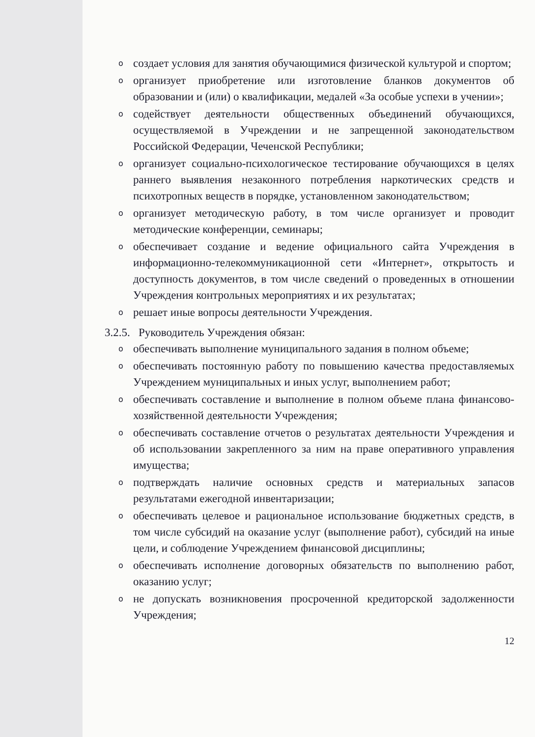o создает условия для занятия обучающимися физической культурой и спортом;
o организует приобретение или изготовление бланков документов об образовании и (или) о квалификации, медалей «За особые успехи в учении»;
o содействует деятельности общественных объединений обучающихся, осуществляемой в Учреждении и не запрещенной законодательством Российской Федерации, Чеченской Республики;
o организует социально-психологическое тестирование обучающихся в целях раннего выявления незаконного потребления наркотических средств и психотропных веществ в порядке, установленном законодательством;
o организует методическую работу, в том числе организует и проводит методические конференции, семинары;
o обеспечивает создание и ведение официального сайта Учреждения в информационно-телекоммуникационной сети «Интернет», открытость и доступность документов, в том числе сведений о проведенных в отношении Учреждения контрольных мероприятиях и их результатах;
o решает иные вопросы деятельности Учреждения.
3.2.5. Руководитель Учреждения обязан:
o обеспечивать выполнение муниципального задания в полном объеме;
o обеспечивать постоянную работу по повышению качества предоставляемых Учреждением муниципальных и иных услуг, выполнением работ;
o обеспечивать составление и выполнение в полном объеме плана финансово-хозяйственной деятельности Учреждения;
o обеспечивать составление отчетов о результатах деятельности Учреждения и об использовании закрепленного за ним на праве оперативного управления имущества;
o подтверждать наличие основных средств и материальных запасов результатами ежегодной инвентаризации;
o обеспечивать целевое и рациональное использование бюджетных средств, в том числе субсидий на оказание услуг (выполнение работ), субсидий на иные цели, и соблюдение Учреждением финансовой дисциплины;
o обеспечивать исполнение договорных обязательств по выполнению работ, оказанию услуг;
o не допускать возникновения просроченной кредиторской задолженности Учреждения;
12